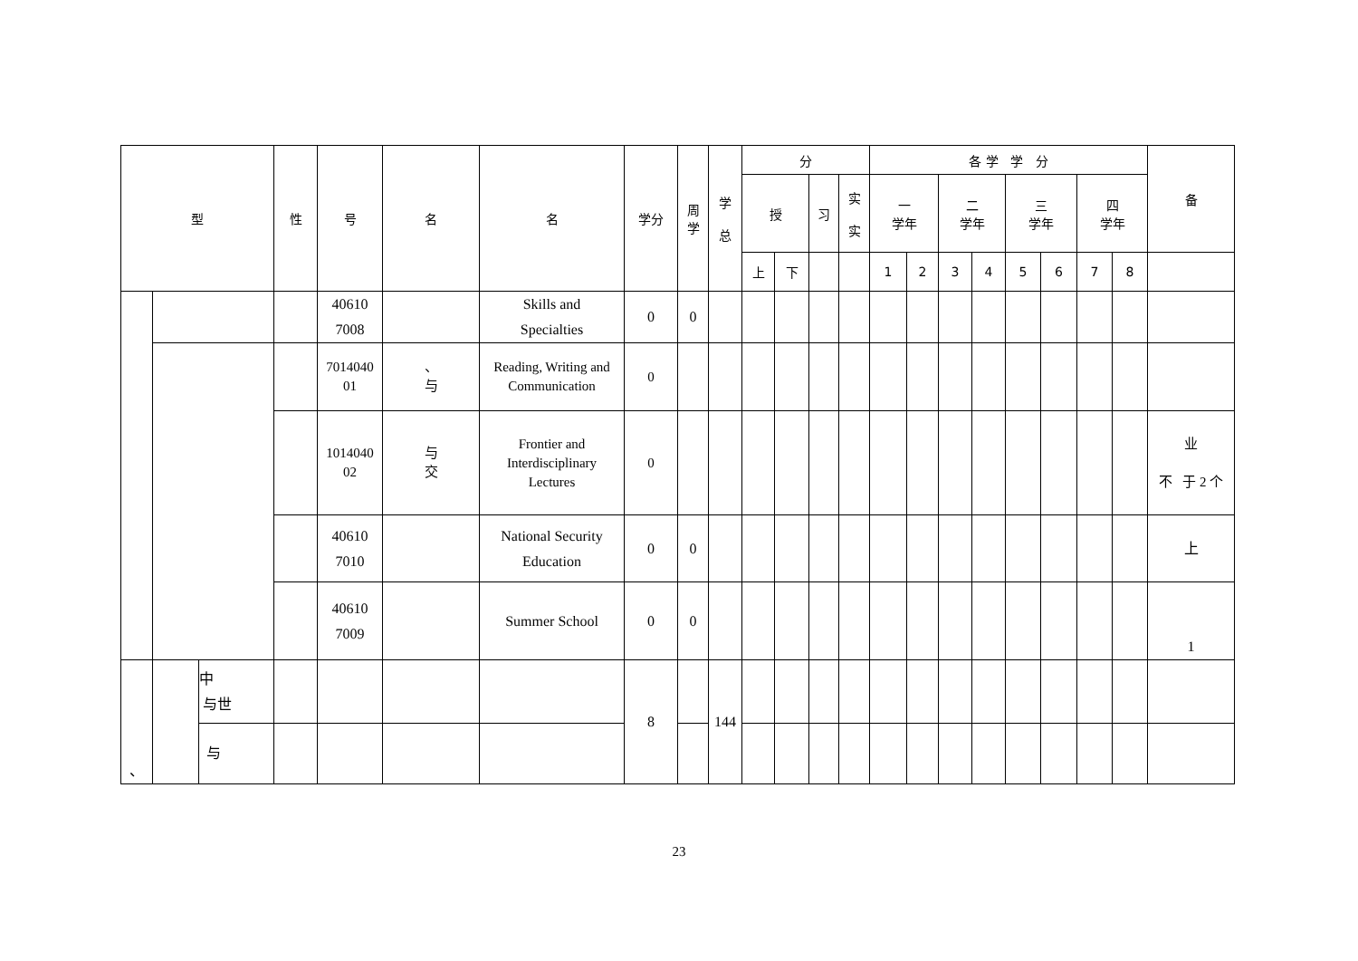| 型 | | | 性 | 号 | 名 | 名 | 学分 | 周 学 | 学 总 | 分 | | | | 各 学 学 分 | | | | | | | | 备 |
| --- | --- | --- | --- | --- | --- | --- | --- | --- | --- | --- | --- | --- | --- | --- | --- | --- | --- | --- | --- | --- | --- | --- |
| | | | | | | | | | | 授 | | 习 | 实 实 | 一 学年 | | 二 学年 | | 三 学年 | | 四 学年 | | |
| | | | | | | | | | | 上 | 下 | | | 1 | 2 | 3 | 4 | 5 | 6 | 7 | 8 | |
| | | | | 40610 7008 | | Skills and Specialties | 0 | 0 | | | | | | | | | | | | | | |
| | | | | 7014040 01 | 、 与 | Reading, Writing and Communication | 0 | | | | | | | | | | | | | | | |
| | | | | 1014040 02 | 与 交 | Frontier and Interdisciplinary Lectures | 0 | | | | | | | | | | | | | | | 业 不 于 2 个 |
| | | | | 40610 7010 | | National Security Education | 0 | 0 | | | | | | | | | | | | | | 上 |
| | | | | 40610 7009 | | Summer School | 0 | 0 | | | | | | | | | | | | | | 1 |
| 、 | | 中 与世 | | | | | 8 | | 144 | | | | | | | | | | | | | |
| | | 与 | | | | | | | | | | | | | | | | | | | | |
23